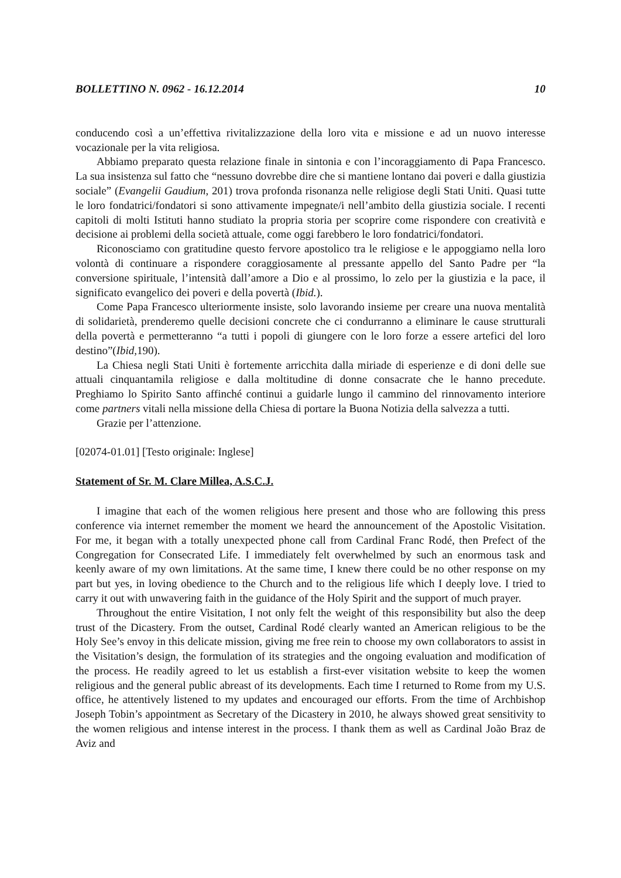BOLLETTINO N. 0962 - 16.12.2014 10
conducendo così a un’effettiva rivitalizzazione della loro vita e missione e ad un nuovo interesse vocazionale per la vita religiosa.
Abbiamo preparato questa relazione finale in sintonia e con l’incoraggiamento di Papa Francesco. La sua insistenza sul fatto che “nessuno dovrebbe dire che si mantiene lontano dai poveri e dalla giustizia sociale” (Evangelii Gaudium, 201) trova profonda risonanza nelle religiose degli Stati Uniti. Quasi tutte le loro fondatrici/fondatori si sono attivamente impegnate/i nell’ambito della giustizia sociale. I recenti capitoli di molti Istituti hanno studiato la propria storia per scoprire come rispondere con creatività e decisione ai problemi della società attuale, come oggi farebbero le loro fondatrici/fondatori.
Riconosciamo con gratitudine questo fervore apostolico tra le religiose e le appoggiamo nella loro volontà di continuare a rispondere coraggiosamente al pressante appello del Santo Padre per “la conversione spirituale, l’intensità dall’amore a Dio e al prossimo, lo zelo per la giustizia e la pace, il significato evangelico dei poveri e della povertà (Ibid.).
Come Papa Francesco ulteriormente insiste, solo lavorando insieme per creare una nuova mentalità di solidarietà, prenderemo quelle decisioni concrete che ci condurranno a eliminare le cause strutturali della povertà e permetteranno “a tutti i popoli di giungere con le loro forze a essere artefici del loro destino”(Ibid, 190).
La Chiesa negli Stati Uniti è fortemente arricchita dalla miriade di esperienze e di doni delle sue attuali cinquantamila religiose e dalla moltitudine di donne consacrate che le hanno precedute. Preghiamo lo Spirito Santo affinché continui a guidarle lungo il cammino del rinnovamento interiore come partners vitali nella missione della Chiesa di portare la Buona Notizia della salvezza a tutti.
Grazie per l’attenzione.
[02074-01.01] [Testo originale: Inglese]
Statement of Sr. M. Clare Millea, A.S.C.J.
I imagine that each of the women religious here present and those who are following this press conference via internet remember the moment we heard the announcement of the Apostolic Visitation. For me, it began with a totally unexpected phone call from Cardinal Franc Rodé, then Prefect of the Congregation for Consecrated Life. I immediately felt overwhelmed by such an enormous task and keenly aware of my own limitations. At the same time, I knew there could be no other response on my part but yes, in loving obedience to the Church and to the religious life which I deeply love. I tried to carry it out with unwavering faith in the guidance of the Holy Spirit and the support of much prayer.
Throughout the entire Visitation, I not only felt the weight of this responsibility but also the deep trust of the Dicastery. From the outset, Cardinal Rodé clearly wanted an American religious to be the Holy See’s envoy in this delicate mission, giving me free rein to choose my own collaborators to assist in the Visitation’s design, the formulation of its strategies and the ongoing evaluation and modification of the process. He readily agreed to let us establish a first-ever visitation website to keep the women religious and the general public abreast of its developments. Each time I returned to Rome from my U.S. office, he attentively listened to my updates and encouraged our efforts. From the time of Archbishop Joseph Tobin’s appointment as Secretary of the Dicastery in 2010, he always showed great sensitivity to the women religious and intense interest in the process. I thank them as well as Cardinal João Braz de Aviz and